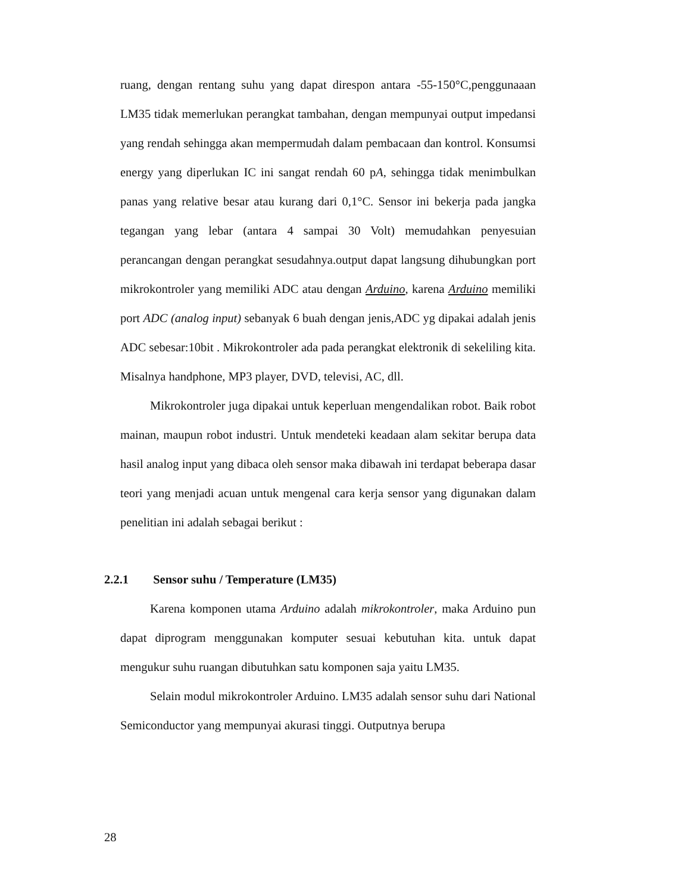ruang, dengan rentang suhu yang dapat direspon antara -55-150°C,penggunaaan LM35 tidak memerlukan perangkat tambahan, dengan mempunyai output impedansi yang rendah sehingga akan mempermudah dalam pembacaan dan kontrol. Konsumsi energy yang diperlukan IC ini sangat rendah 60 pA, sehingga tidak menimbulkan panas yang relative besar atau kurang dari 0,1°C. Sensor ini bekerja pada jangka tegangan yang lebar (antara 4 sampai 30 Volt) memudahkan penyesuian perancangan dengan perangkat sesudahnya.output dapat langsung dihubungkan port mikrokontroler yang memiliki ADC atau dengan Arduino, karena Arduino memiliki port ADC (analog input) sebanyak 6 buah dengan jenis,ADC yg dipakai adalah jenis ADC sebesar:10bit . Mikrokontroler ada pada perangkat elektronik di sekeliling kita. Misalnya handphone, MP3 player, DVD, televisi, AC, dll.
Mikrokontroler juga dipakai untuk keperluan mengendalikan robot. Baik robot mainan, maupun robot industri. Untuk mendeteki keadaan alam sekitar berupa data hasil analog input yang dibaca oleh sensor maka dibawah ini terdapat beberapa dasar teori yang menjadi acuan untuk mengenal cara kerja sensor yang digunakan dalam penelitian ini adalah sebagai berikut :
2.2.1 Sensor suhu / Temperature (LM35)
Karena komponen utama Arduino adalah mikrokontroler, maka Arduino pun dapat diprogram menggunakan komputer sesuai kebutuhan kita. untuk dapat mengukur suhu ruangan dibutuhkan satu komponen saja yaitu LM35.
Selain modul mikrokontroler Arduino. LM35 adalah sensor suhu dari National Semiconductor yang mempunyai akurasi tinggi. Outputnya berupa
28